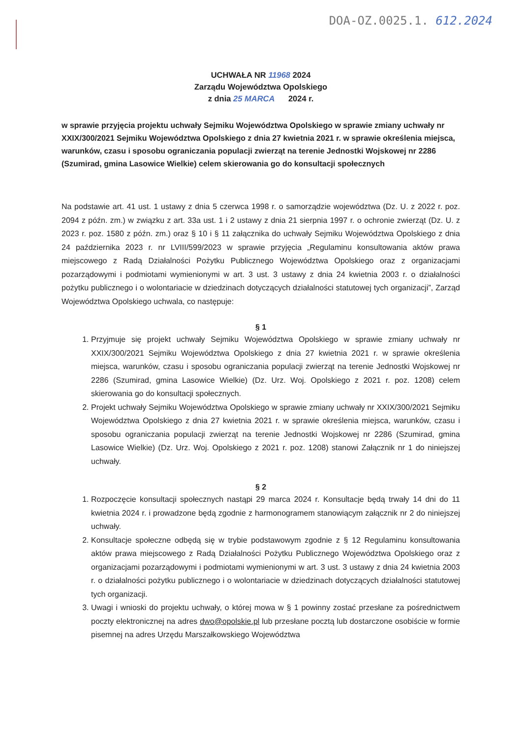DOA-OZ.0025.1. 612.2024
UCHWAŁA NR 11968 2024
Zarządu Województwa Opolskiego
z dnia 25 MARCA 2024 r.
w sprawie przyjęcia projektu uchwały Sejmiku Województwa Opolskiego w sprawie zmiany uchwały nr XXIX/300/2021 Sejmiku Województwa Opolskiego z dnia 27 kwietnia 2021 r. w sprawie określenia miejsca, warunków, czasu i sposobu ograniczania populacji zwierząt na terenie Jednostki Wojskowej nr 2286 (Szumirad, gmina Lasowice Wielkie) celem skierowania go do konsultacji społecznych
Na podstawie art. 41 ust. 1 ustawy z dnia 5 czerwca 1998 r. o samorządzie województwa (Dz. U. z 2022 r. poz. 2094 z późn. zm.) w związku z art. 33a ust. 1 i 2 ustawy z dnia 21 sierpnia 1997 r. o ochronie zwierząt (Dz. U. z 2023 r. poz. 1580 z późn. zm.) oraz § 10 i § 11 załącznika do uchwały Sejmiku Województwa Opolskiego z dnia 24 października 2023 r. nr LVIII/599/2023 w sprawie przyjęcia „Regulaminu konsultowania aktów prawa miejscowego z Radą Działalności Pożytku Publicznego Województwa Opolskiego oraz z organizacjami pozarządowymi i podmiotami wymienionymi w art. 3 ust. 3 ustawy z dnia 24 kwietnia 2003 r. o działalności pożytku publicznego i o wolontariacie w dziedzinach dotyczących działalności statutowej tych organizacji”, Zarząd Województwa Opolskiego uchwala, co następuje:
§ 1
1. Przyjmuje się projekt uchwały Sejmiku Województwa Opolskiego w sprawie zmiany uchwały nr XXIX/300/2021 Sejmiku Województwa Opolskiego z dnia 27 kwietnia 2021 r. w sprawie określenia miejsca, warunków, czasu i sposobu ograniczania populacji zwierząt na terenie Jednostki Wojskowej nr 2286 (Szumirad, gmina Lasowice Wielkie) (Dz. Urz. Woj. Opolskiego z 2021 r. poz. 1208) celem skierowania go do konsultacji społecznych.
2. Projekt uchwały Sejmiku Województwa Opolskiego w sprawie zmiany uchwały nr XXIX/300/2021 Sejmiku Województwa Opolskiego z dnia 27 kwietnia 2021 r. w sprawie określenia miejsca, warunków, czasu i sposobu ograniczania populacji zwierząt na terenie Jednostki Wojskowej nr 2286 (Szumirad, gmina Lasowice Wielkie) (Dz. Urz. Woj. Opolskiego z 2021 r. poz. 1208) stanowi Załącznik nr 1 do niniejszej uchwały.
§ 2
1. Rozpoczęcie konsultacji społecznych nastąpi 29 marca 2024 r. Konsultacje będą trwały 14 dni do 11 kwietnia 2024 r. i prowadzone będą zgodnie z harmonogramem stanowiącym załącznik nr 2 do niniejszej uchwały.
2. Konsultacje społeczne odbędą się w trybie podstawowym zgodnie z § 12 Regulaminu konsultowania aktów prawa miejscowego z Radą Działalności Pożytku Publicznego Województwa Opolskiego oraz z organizacjami pozarządowymi i podmiotami wymienionymi w art. 3 ust. 3 ustawy z dnia 24 kwietnia 2003 r. o działalności pożytku publicznego i o wolontariacie w dziedzinach dotyczących działalności statutowej tych organizacji.
3. Uwagi i wnioski do projektu uchwały, o której mowa w § 1 powinny zostać przesłane za pośrednictwem poczty elektronicznej na adres dwo@opolskie.pl lub przesłane pocztą lub dostarczone osobiście w formie pisemnej na adres Urzędu Marszałkowskiego Województwa